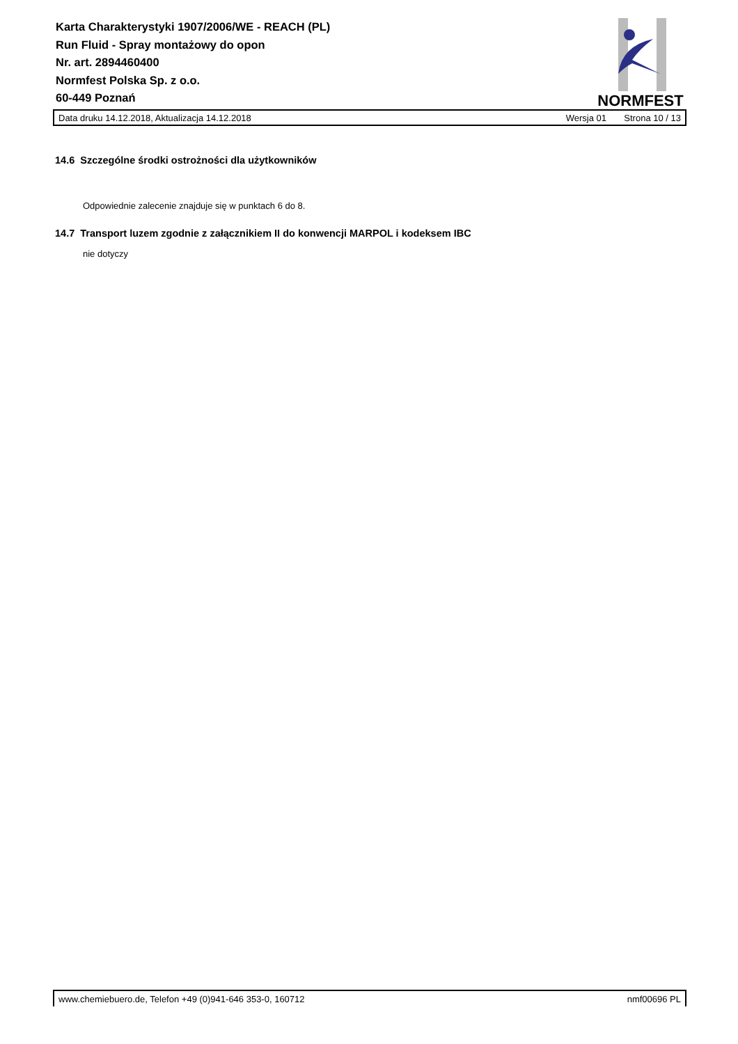Karta Charakterystyki 1907/2006/WE - REACH (PL)
Run Fluid - Spray montażowy do opon
Nr. art. 2894460400
Normfest Polska Sp. z o.o.
60-449 Poznań
NORMFEST
Data druku 14.12.2018, Aktualizacja 14.12.2018 Wersja 01 Strona 10 / 13
14.6 Szczególne środki ostrożności dla użytkowników
Odpowiednie zalecenie znajduje się w punktach 6 do 8.
14.7 Transport luzem zgodnie z załącznikiem II do konwencji MARPOL i kodeksem IBC
nie dotyczy
www.chemiebuero.de, Telefon +49 (0)941-646 353-0, 160712 nmf00696 PL